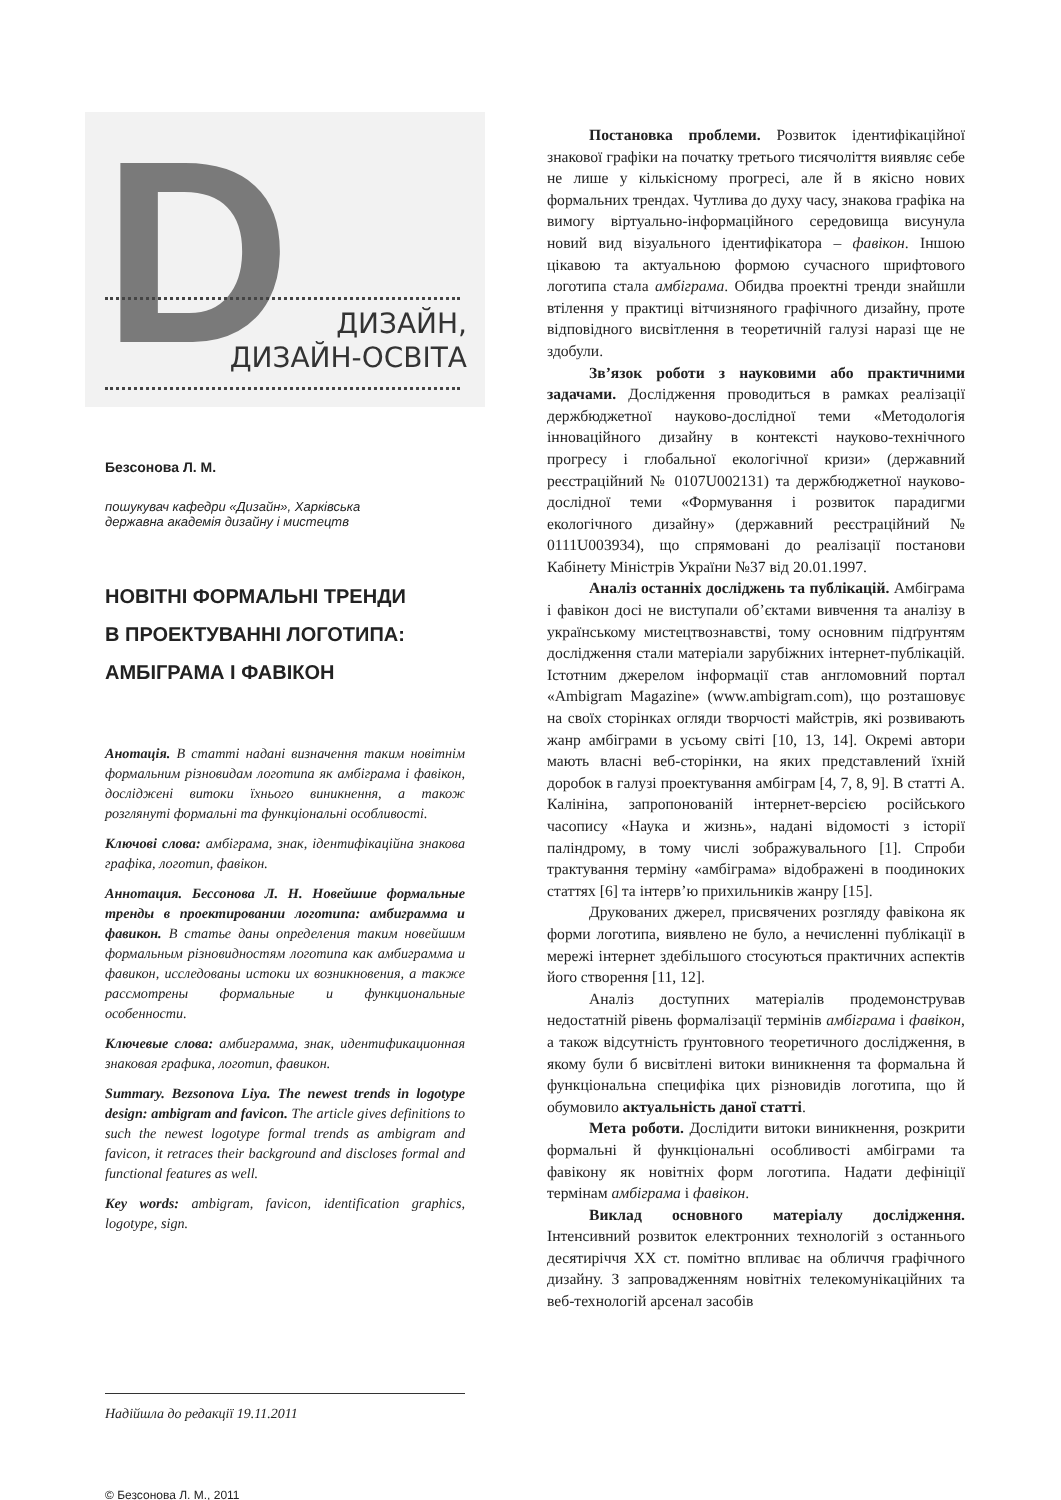D
ДИЗАЙН,
ДИЗАЙН-ОСВІТА
Безсонова Л. М.
пошукувач кафедри «Дизайн», Харківська
державна академія дизайну і мистецтв
НОВІТНІ ФОРМАЛЬНІ ТРЕНДИ
В ПРОЕКТУВАННІ ЛОГОТИПА:
АМБІГРАМА І ФАВІКОН
Анотація. В статті надані визначення таким новітнім формальним різновидам логотипа як амбіграма і фавікон, досліджені витоки їхнього виникнення, а також розглянуті формальні та функціональні особливості.
Ключові слова: амбіграма, знак, ідентифікаційна знакова графіка, логотип, фавікон.
Аннотация. Бессонова Л. Н. Новейшие формальные тренды в проектировании логотипа: амбиграмма и фавикон. В статье даны определения таким новейшим формальным різновидностям логотипа как амбиграмма и фавикон, исследованы истоки их возникновения, а также рассмотрены формальные и функциональные особенности.
Ключевые слова: амбиграмма, знак, идентификационная знаковая графика, логотип, фавикон.
Summary. Bezsonova Liya. The newest trends in logotype design: ambigram and favicon. The article gives definitions to such the newest logotype formal trends as ambigram and favicon, it retraces their background and discloses formal and functional features as well.
Key words: ambigram, favicon, identification graphics, logotype, sign.
Надійшла до редакції 19.11.2011
© Безсонова Л. М., 2011
Постановка проблеми. Розвиток ідентифікаційної знакової графіки на початку третього тисячоліття виявляє себе не лише у кількісному прогресі, але й в якісно нових формальних трендах. Чутлива до духу часу, знакова графіка на вимогу віртуально-інформаційного середовища висунула новий вид візуального ідентифікатора – фавікон. Іншою цікавою та актуальною формою сучасного шрифтового логотипа стала амбіграма. Обидва проектні тренди знайшли втілення у практиці вітчизняного графічного дизайну, проте відповідного висвітлення в теоретичній галузі наразі ще не здобули.
Зв’язок роботи з науковими або практичними задачами. Дослідження проводиться в рамках реалізації держбюджетної науково-дослідної теми «Методологія інноваційного дизайну в контексті науково-технічного прогресу і глобальної екологічної кризи» (державний реєстраційний № 0107U002131) та держбюджетної науково-дослідної теми «Формування і розвиток парадигми екологічного дизайну» (державний реєстраційний № 0111U003934), що спрямовані до реалізації постанови Кабінету Міністрів України №37 від 20.01.1997.
Аналіз останніх досліджень та публікацій. Амбіграма і фавікон досі не виступали об’єктами вивчення та аналізу в українському мистецтвознавстві, тому основним підґрунтям дослідження стали матеріали зарубіжних інтернет-публікацій. Істотним джерелом інформації став англомовний портал «Ambigram Magazine» (www.ambigram.com), що розташовує на своїх сторінках огляди творчості майстрів, які розвивають жанр амбіграми в усьому світі [10, 13, 14]. Окремі автори мають власні веб-сторінки, на яких представлений їхній доробок в галузі проектування амбіграм [4, 7, 8, 9]. В статті А. Калініна, запропонованій інтернет-версією російського часопису «Наука и жизнь», надані відомості з історії паліндрому, в тому числі зображувального [1]. Спроби трактування терміну «амбіграма» відображені в поодиноких статтях [6] та інтерв’ю прихильників жанру [15].
Друкованих джерел, присвячених розгляду фавікона як форми логотипа, виявлено не було, а нечисленні публікації в мережі інтернет здебільшого стосуються практичних аспектів його створення [11, 12].
Аналіз доступних матеріалів продемонстрував недостатній рівень формалізації термінів амбіграма і фавікон, а також відсутність ґрунтовного теоретичного дослідження, в якому були б висвітлені витоки виникнення та формальна й функціональна специфіка цих різновидів логотипа, що й обумовило актуальність даної статті.
Мета роботи. Дослідити витоки виникнення, розкрити формальні й функціональні особливості амбіграми та фавікону як новітніх форм логотипа. Надати дефініції термінам амбіграма і фавікон.
Виклад основного матеріалу дослідження. Інтенсивний розвиток електронних технологій з останнього десятиріччя XX ст. помітно впливає на обличчя графічного дизайну. З запровадженням новітніх телекомунікаційних та веб-технологій арсенал засобів